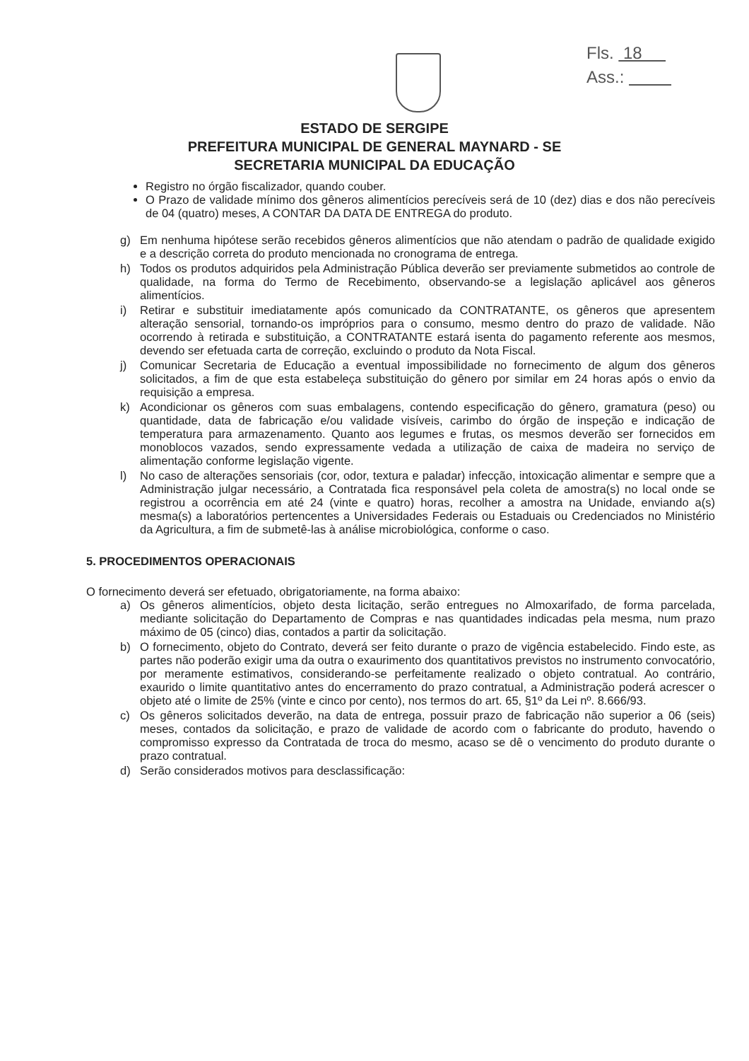Fls. 18
Ass.:
ESTADO DE SERGIPE
PREFEITURA MUNICIPAL DE GENERAL MAYNARD - SE
SECRETARIA MUNICIPAL DA EDUCAÇÃO
Registro no órgão fiscalizador, quando couber.
O Prazo de validade mínimo dos gêneros alimentícios perecíveis será de 10 (dez) dias e dos não perecíveis de 04 (quatro) meses, A CONTAR DA DATA DE ENTREGA do produto.
g) Em nenhuma hipótese serão recebidos gêneros alimentícios que não atendam o padrão de qualidade exigido e a descrição correta do produto mencionada no cronograma de entrega.
h) Todos os produtos adquiridos pela Administração Pública deverão ser previamente submetidos ao controle de qualidade, na forma do Termo de Recebimento, observando-se a legislação aplicável aos gêneros alimentícios.
i) Retirar e substituir imediatamente após comunicado da CONTRATANTE, os gêneros que apresentem alteração sensorial, tornando-os impróprios para o consumo, mesmo dentro do prazo de validade. Não ocorrendo à retirada e substituição, a CONTRATANTE estará isenta do pagamento referente aos mesmos, devendo ser efetuada carta de correção, excluindo o produto da Nota Fiscal.
j) Comunicar Secretaria de Educação a eventual impossibilidade no fornecimento de algum dos gêneros solicitados, a fim de que esta estabeleça substituição do gênero por similar em 24 horas após o envio da requisição a empresa.
k) Acondicionar os gêneros com suas embalagens, contendo especificação do gênero, gramatura (peso) ou quantidade, data de fabricação e/ou validade visíveis, carimbo do órgão de inspeção e indicação de temperatura para armazenamento. Quanto aos legumes e frutas, os mesmos deverão ser fornecidos em monoblocos vazados, sendo expressamente vedada a utilização de caixa de madeira no serviço de alimentação conforme legislação vigente.
l) No caso de alterações sensoriais (cor, odor, textura e paladar) infecção, intoxicação alimentar e sempre que a Administração julgar necessário, a Contratada fica responsável pela coleta de amostra(s) no local onde se registrou a ocorrência em até 24 (vinte e quatro) horas, recolher a amostra na Unidade, enviando a(s) mesma(s) a laboratórios pertencentes a Universidades Federais ou Estaduais ou Credenciados no Ministério da Agricultura, a fim de submetê-las à análise microbiológica, conforme o caso.
5. PROCEDIMENTOS OPERACIONAIS
O fornecimento deverá ser efetuado, obrigatoriamente, na forma abaixo:
a) Os gêneros alimentícios, objeto desta licitação, serão entregues no Almoxarifado, de forma parcelada, mediante solicitação do Departamento de Compras e nas quantidades indicadas pela mesma, num prazo máximo de 05 (cinco) dias, contados a partir da solicitação.
b) O fornecimento, objeto do Contrato, deverá ser feito durante o prazo de vigência estabelecido. Findo este, as partes não poderão exigir uma da outra o exaurimento dos quantitativos previstos no instrumento convocatório, por meramente estimativos, considerando-se perfeitamente realizado o objeto contratual. Ao contrário, exaurido o limite quantitativo antes do encerramento do prazo contratual, a Administração poderá acrescer o objeto até o limite de 25% (vinte e cinco por cento), nos termos do art. 65, §1º da Lei nº. 8.666/93.
c) Os gêneros solicitados deverão, na data de entrega, possuir prazo de fabricação não superior a 06 (seis) meses, contados da solicitação, e prazo de validade de acordo com o fabricante do produto, havendo o compromisso expresso da Contratada de troca do mesmo, acaso se dê o vencimento do produto durante o prazo contratual.
d) Serão considerados motivos para desclassificação: